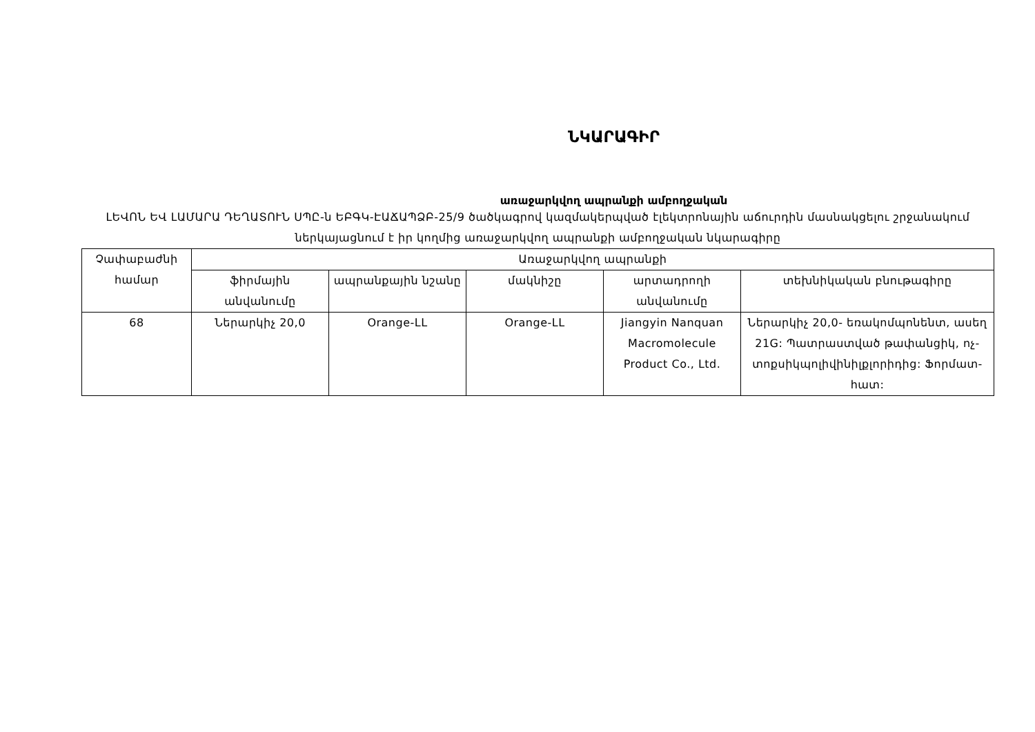ՆԿԱՐԱԳԻՐ
առաջարկվող ապրանքի ամբողջական
ԼԵՎՈՆ ԵՎ ԼԱՄԱՐԱ ԴԵՂԱՏՈՒՆ ՍՊԸ-ն ԵԲԳԿ-ԷԱՃԱՊՁԲ-25/9 ծածկագրով կազմակերպված էլեկտրոնային աճուրդին մասնակցելու շրջանակում ներկայացնում է իր կողմից առաջարկվող ապրանքի ամբողջական նկարագիրը
| Չափաբաժնի համար | Առաջարկվող ապրանքի | | | | |
| --- | --- | --- | --- | --- | --- |
| | ֆիրմային անվանումը | ապրանքային նշանը | մակնիշը | արտադրողի անվանումը | տեխնիկական բնութագիրը |
| 68 | Ներարկիչ 20,0 | Orange-LL | Orange-LL | Jiangyin Nanquan Macromolecule Product Co., Ltd. | Ներարկիչ 20,0- եռակոմպոնենտ, ասեղ 21G: Պատրաստված թափանցիկ, ոչ-տոքսիկպոլիվինիլքլորիդից: Ֆորմատ- հատ: |